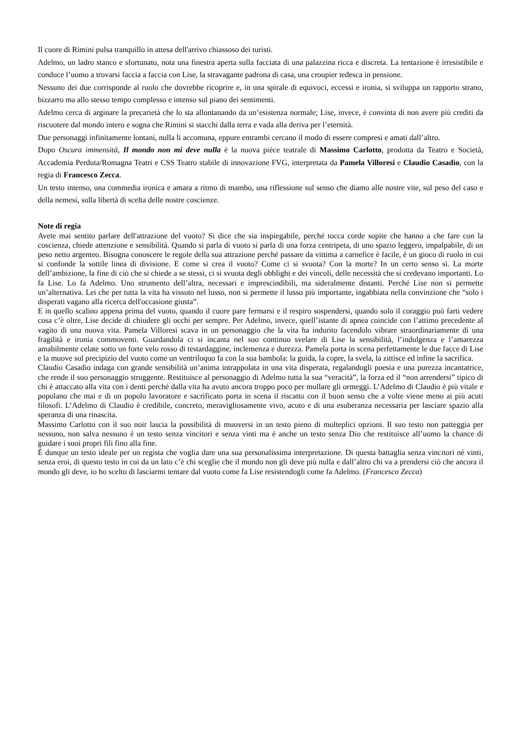Il cuore di Rimini pulsa tranquillo in attesa dell'arrivo chiassoso dei turisti.
Adelmo, un ladro stanco e sfortunato, nota una finestra aperta sulla facciata di una palazzina ricca e discreta. La tentazione è irresistibile e conduce l’uomo a trovarsi faccia a faccia con Lise, la stravagante padrona di casa, una croupier tedesca in pensione.
Nessuno dei due corrisponde al ruolo che dovrebbe ricoprire e, in una spirale di equivoci, eccessi e ironia, si sviluppa un rapporto strano, bizzarro ma allo stesso tempo complesso e intenso sul piano dei sentimenti.
Adelmo cerca di arginare la precarietà che lo sta allontanando da un’esistenza normale; Lise, invece, è convinta di non avere più crediti da riscuotere dal mondo intero e sogna che Rimini si stacchi dalla terra e vada alla deriva per l’eternità.
Due personaggi infinitamente lontani, nulla li accomuna, eppure entrambi cercano il modo di essere compresi e amati dall’altro.
Dopo Oscura immensità, Il mondo non mi deve nulla è la nuova pièce teatrale di Massimo Carlotto, prodotta da Teatro e Società, Accademia Perduta/Romagna Teatri e CSS Teatro stabile di innovazione FVG, interpretata da Pamela Villoresi e Claudio Casadio, con la regia di Francesco Zecca.
Un testo intenso, una commedia ironica e amara a ritmo di mambo, una riflessione sul senso che diamo alle nostre vite, sul peso del caso e della nemesi, sulla libertà di scelta delle nostre coscienze.
Note di regia
Avete mai sentito parlare dell'attrazione del vuoto? Si dice che sia inspiegabile, perché tocca corde sopite che hanno a che fare con la coscienza, chiede attenzione e sensibilità. Quando si parla di vuoto si parla di una forza centripeta, di uno spazio leggero, impalpabile, di un peso netto argenteo. Bisogna conoscere le regole della sua attrazione perché passare da vittima a carnefice è facile, è un gioco di ruolo in cui si confonde la sottile linea di divisione. E come si crea il vuoto? Come ci si svuota? Con la morte? In un certo senso sì. La morte dell’ambizione, la fine di ciò che si chiede a se stessi, ci si svuota degli obblighi e dei vincoli, delle necessità che si credevano importanti. Lo fa Lise. Lo fa Adelmo. Uno strumento dell’altra, necessari e imprescindibili, ma sideralmente distanti. Perché Lise non si permette un’alternativa. Lei che per tutta la vita ha vissuto nel lusso, non si permette il lusso più importante, ingabbiata nella convinzione che “solo i disperati vagano alla ricerca dell'occasione giusta”.
E in quello scalino appena prima del vuoto, quando il cuore pare fermarsi e il respiro sospendersi, quando solo il coraggio può farti vedere cosa c’è oltre, Lise decide di chiudere gli occhi per sempre. Per Adelmo, invece, quell’istante di apnea coincide con l’attimo precedente al vagito di una nuova vita. Pamela Villoresi scava in un personaggio che la vita ha indurito facendolo vibrare straordinariamente di una fragilità e ironia commoventi. Guardandola ci si incanta nel suo continuo svelare di Lise la sensibilità, l’indulgenza e l’amarezza amabilmente celate sotto un forte velo rosso di testardaggine, inclemenza e durezza. Pamela porta in scena perfettamente le due facce di Lise e la muove sul precipizio del vuoto come un ventriloquo fa con la sua bambola: la guida, la copre, la svela, la zittisce ed infine la sacrifica.
Claudio Casadio indaga con grande sensibilità un’anima intrappolata in una vita disperata, regalandogli poesia e una purezza incantatrice, che rende il suo personaggio struggente. Restituisce al personaggio di Adelmo tutta la sua “veracità”, la forza ed il “non arrendersi” tipico di chi è attaccato alla vita con i denti perché dalla vita ha avuto ancora troppo poco per mollare gli ormeggi. L’Adelmo di Claudio è più vitale e popolano che mai e di un popolo lavoratore e sacrificato porta in scena il riscatto con il buon senso che a volte viene meno ai più acuti filosofi. L’Adelmo di Claudio è credibile, concreto, meravigliosamente vivo, acuto e di una esuberanza necessaria per lasciare spazio alla speranza di una rinascita.
Massimo Carlotto con il suo noir lascia la possibilità di muoversi in un testo pieno di molteplici opzioni. Il suo testo non patteggia per nessuno, non salva nessuno è un testo senza vincitori e senza vinti ma è anche un testo senza Dio che restituisce all’uomo la chance di guidare i suoi propri fili fino alla fine.
È dunque un testo ideale per un regista che voglia dare una sua personalissima interpretazione. Di questa battaglia senza vincitori né vinti, senza eroi, di questo testo in cui da un lato c’è chi sceglie che il mondo non gli deve più nulla e dall’altro chi va a prendersi ciò che ancora il mondo gli deve, io ho scelto di lasciarmi tentare dal vuoto come fa Lise resistendogli come fa Adelmo. (Francesco Zecca)